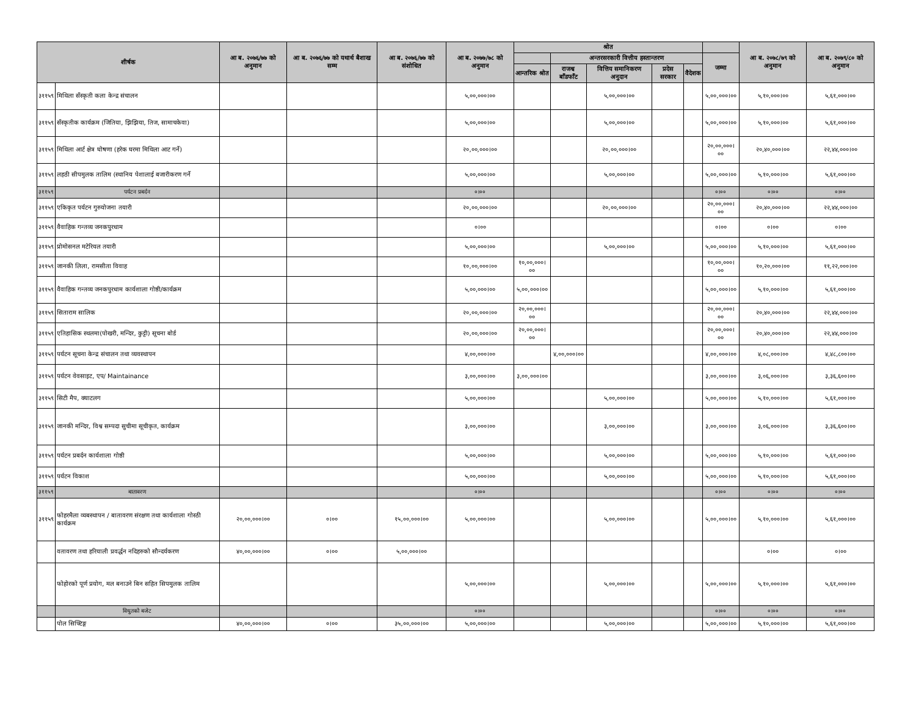| शीर्षक | | आ ब. २०७६/७७ को अनुमान | आ ब. २०७६/७७ को यथार्थ बैशाख सम्म | आ ब. २०७६/७७ को संशोधित | आ ब. २०७७/७८ को अनुमान | श्रोत | | | | | | आ ब. २०७८/७९ को अनुमान | आ ब. २०७९/८० को अनुमान |
| --- | --- | --- | --- | --- | --- | --- | --- | --- | --- | --- | --- | --- | --- |
| | | | | | | | अन्तरसरकारी वित्तीय हस्तान्तरण | | | | जम्मा | | |
| | | | | | | आन्तरिक श्रोत | राजश्व बाँडफाँट | वित्तिय समानिकरण अनुदान | प्रदेस सरकार | वैदेशक | | | |
| ३११५९ | मिथिला सँस्कृती कला केन्द्र संचालन | | | | ५,००,०००।०० | | | ५,००,०००।०० | | | ५,००,०००।०० | ५,१०,०००।०० | ५,६१,०००।०० |
| ३११५९ | सँस्कृतीक कार्यक्रम (जितिया, झिझिया, तिज, सामाचकेवा) | | | | ५,००,०००।०० | | | ५,००,०००।०० | | | ५,००,०००।०० | ५,१०,०००।०० | ५,६१,०००।०० |
| ३११५९ | मिथिला आर्ट क्षेत्र घोषणा (हरेक घरमा मिथिला आट गर्ने) | | | | २०,००,०००।०० | | | २०,००,०००।०० | | | २०,००,०००।०० | २०,४०,०००।०० | २२,४४,०००।०० |
| ३११५९ | लहठी सीपमुलक तालिम (स्थानिय पेशालाई बजारीकरण गर्ने | | | | ५,००,०००।०० | | | ५,००,०००।०० | | | ५,००,०००।०० | ५,१०,०००।०० | ५,६१,०००।०० |
| ३११५९ | पर्यटन प्रबर्दन | | | | ०।०० | | | | | | ०।०० | ०।०० | ०।०० |
| ३११५९ | एकिकृत पर्यटन गुरुयोजना तयारी | | | | २०,००,०००।०० | | | २०,००,०००।०० | | | २०,००,०००।०० | २०,४०,०००।०० | २२,४४,०००।०० |
| ३११५९ | वैवाहिक गन्तव्य जनकपुरधाम | | | | ०।०० | | | | | | ०।०० | ०।०० | ०।०० |
| ३११५९ | प्रोमोसनल मटेरियल तयारी | | | | ५,००,०००।०० | | | ५,००,०००।०० | | | ५,००,०००।०० | ५,१०,०००।०० | ५,६१,०००।०० |
| ३११५९ | जानकी लिला, रामसीता विवाह | | | | १०,००,०००।०० | १०,००,०००।०० | | | | | १०,००,०००।०० | १०,२०,०००।०० | ११,२२,०००।०० |
| ३११५९ | वैवाहिक गन्तव्य जनकपुरधाम कार्यशाला गोष्ठी/कार्यक्रम | | | | ५,००,०००।०० | ५,००,०००।०० | | | | | ५,००,०००।०० | ५,१०,०००।०० | ५,६१,०००।०० |
| ३११५९ | सिताराम सालिक | | | | २०,००,०००।०० | २०,००,०००।०० | | | | | २०,००,०००।०० | २०,४०,०००।०० | २२,४४,०००।०० |
| ३११५९ | एतिहासिक स्थलमा(पोखरी, मन्दिर, कुट्टी) सूचना बोर्ड | | | | २०,००,०००।०० | २०,००,०००।०० | | | | | २०,००,०००।०० | २०,४०,०००।०० | २२,४४,०००।०० |
| ३११५९ | पर्यटन सूचना केन्द्र संचालन तथा व्यवस्थापन | | | | ४,००,०००।०० | | ४,००,०००।०० | | | | ४,००,०००।०० | ४,०८,०००।०० | ४,४८,८००।०० |
| ३११५९ | पर्यटन वेवसाइट, एप/ Maintainance | | | | ३,००,०००।०० | ३,००,०००।०० | | | | | ३,००,०००।०० | ३,०६,०००।०० | ३,३६,६००।०० |
| ३११५९ | सिटी मैप, क्याटलग | | | | ५,००,०००।०० | | | ५,००,०००।०० | | | ५,००,०००।०० | ५,१०,०००।०० | ५,६१,०००।०० |
| ३११५९ | जानकी मन्दिर, विश्व सम्पदा सुचीमा सूचीकृत, कार्यक्रम | | | | ३,००,०००।०० | | | ३,००,०००।०० | | | ३,००,०००।०० | ३,०६,०००।०० | ३,३६,६००।०० |
| ३११५९ | पर्यटन प्रबर्दन कार्यशाला गोष्ठी | | | | ५,००,०००।०० | | | ५,००,०००।०० | | | ५,००,०००।०० | ५,१०,०००।०० | ५,६१,०००।०० |
| ३११५९ | पर्यटन विकाश | | | | ५,००,०००।०० | | | ५,००,०००।०० | | | ५,००,०००।०० | ५,१०,०००।०० | ५,६१,०००।०० |
| ३११५९ | बातावरण | | | | ०।०० | | | | | | ०।०० | ०।०० | ०।०० |
| ३११५९ | फोहरमैला व्यबस्थापन / बातावरण संरक्षण तथा कार्यशाला गोस्ठी कार्यक्रम | २०,००,०००।०० | ०।०० | १५,००,०००।०० | ५,००,०००।०० | | | ५,००,०००।०० | | | ५,००,०००।०० | ५,१०,०००।०० | ५,६१,०००।०० |
| | वतावरण तथा हरियाली प्रवर्द्धन नदिहरुको सौन्दर्यकरण | ४०,००,०००।०० | ०।०० | ५,००,०००।०० | | | | | | | | ०।०० | ०।०० |
| | फोहोरको पूर्ण प्रयोग, मल बनाउने बिन सहित सिपमुलक तालिम | | | | ५,००,०००।०० | | | ५,००,०००।०० | | | ५,००,०००।०० | ५,१०,०००।०० | ५,६१,०००।०० |
| | विधुतको बजेट | | | | ०।०० | | | | | | ०।०० | ०।०० | ०।०० |
| | पोल सिफ्टिङ्ग | ४०,००,०००।०० | ०।०० | ३५,००,०००।०० | ५,००,०००।०० | | | ५,००,०००।०० | | | ५,००,०००।०० | ५,१०,०००।०० | ५,६१,०००।०० |